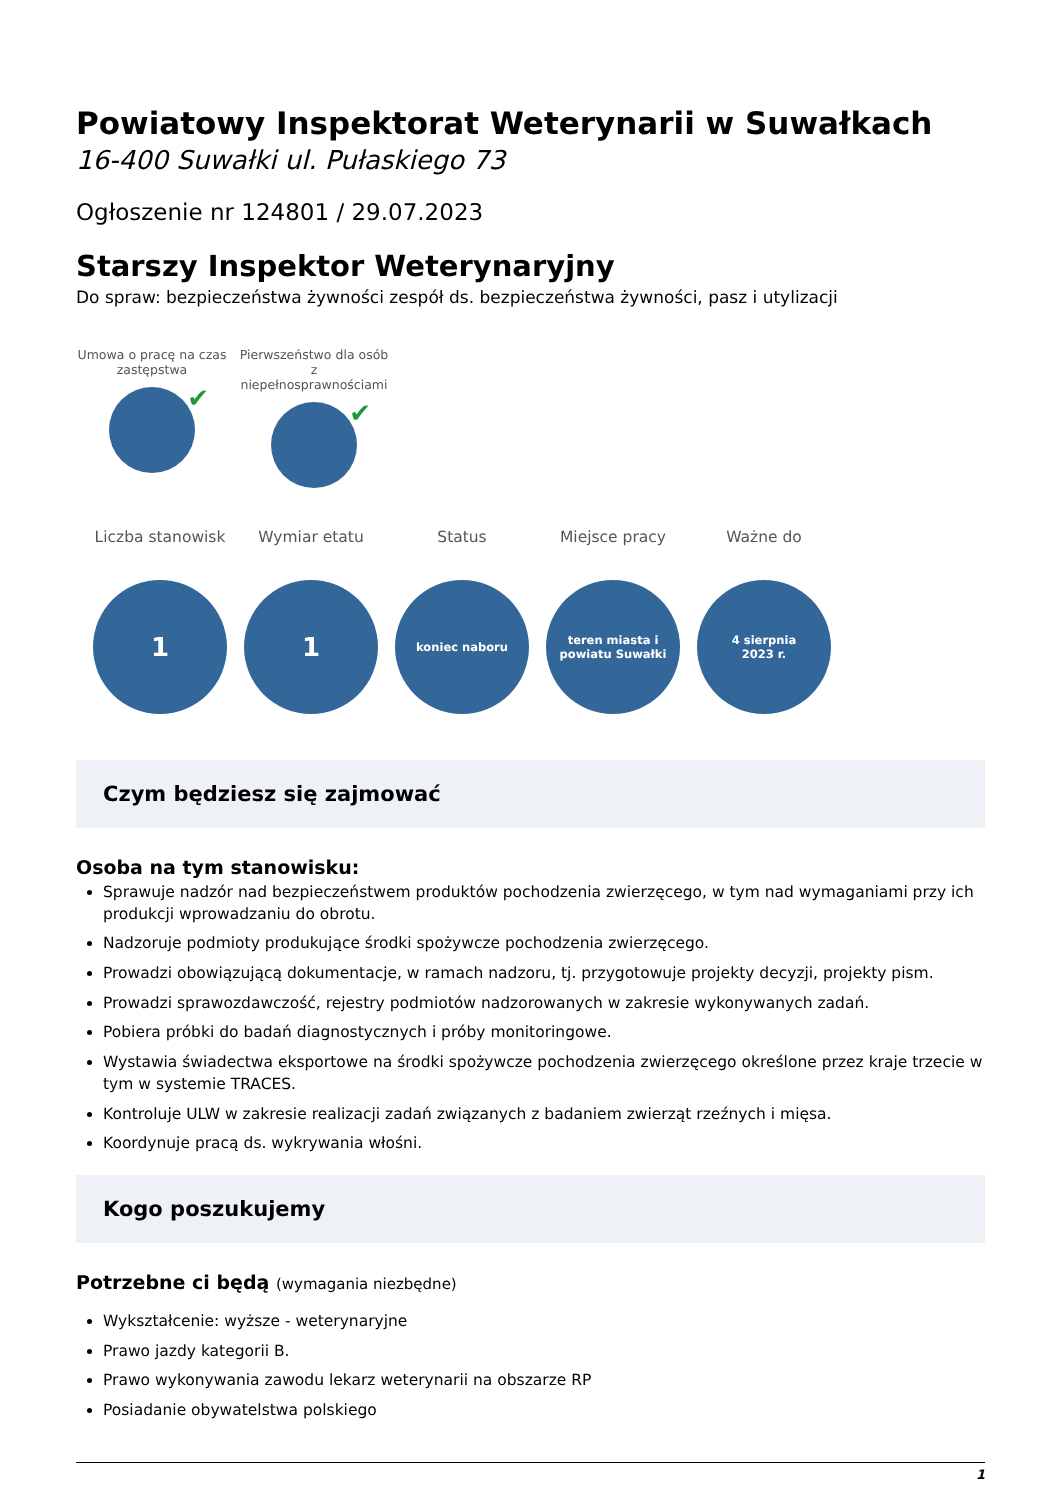Powiatowy Inspektorat Weterynarii w Suwałkach
16-400 Suwałki ul. Pułaskiego 73
Ogłoszenie nr 124801 / 29.07.2023
Starszy Inspektor Weterynaryjny
Do spraw: bezpieczeństwa żywności zespół ds. bezpieczeństwa żywności, pasz i utylizacji
Umowa o pracę na czas zastępstwa
✔
Pierwszeństwo dla osób z niepełnosprawnościami
✔
Liczba stanowisk
1
Wymiar etatu
1
Status
koniec naboru
Miejsce pracy
teren miasta i
powiatu Suwałki
Ważne do
4 sierpnia
2023 r.
Czym będziesz się zajmować
Osoba na tym stanowisku:
Sprawuje nadzór nad bezpieczeństwem produktów pochodzenia zwierzęcego, w tym nad wymaganiami przy ich produkcji wprowadzaniu do obrotu.
Nadzoruje podmioty produkujące środki spożywcze pochodzenia zwierzęcego.
Prowadzi obowiązującą dokumentacje, w ramach nadzoru, tj. przygotowuje projekty decyzji, projekty pism.
Prowadzi sprawozdawczość, rejestry podmiotów nadzorowanych w zakresie wykonywanych zadań.
Pobiera próbki do badań diagnostycznych i próby monitoringowe.
Wystawia świadectwa eksportowe na środki spożywcze pochodzenia zwierzęcego określone przez kraje trzecie w tym w systemie TRACES.
Kontroluje ULW w zakresie realizacji zadań związanych z badaniem zwierząt rzeźnych i mięsa.
Koordynuje pracą ds. wykrywania włośni.
Kogo poszukujemy
Potrzebne ci będą (wymagania niezbędne)
Wykształcenie: wyższe - weterynaryjne
Prawo jazdy kategorii B.
Prawo wykonywania zawodu lekarz weterynarii na obszarze RP
Posiadanie obywatelstwa polskiego
1